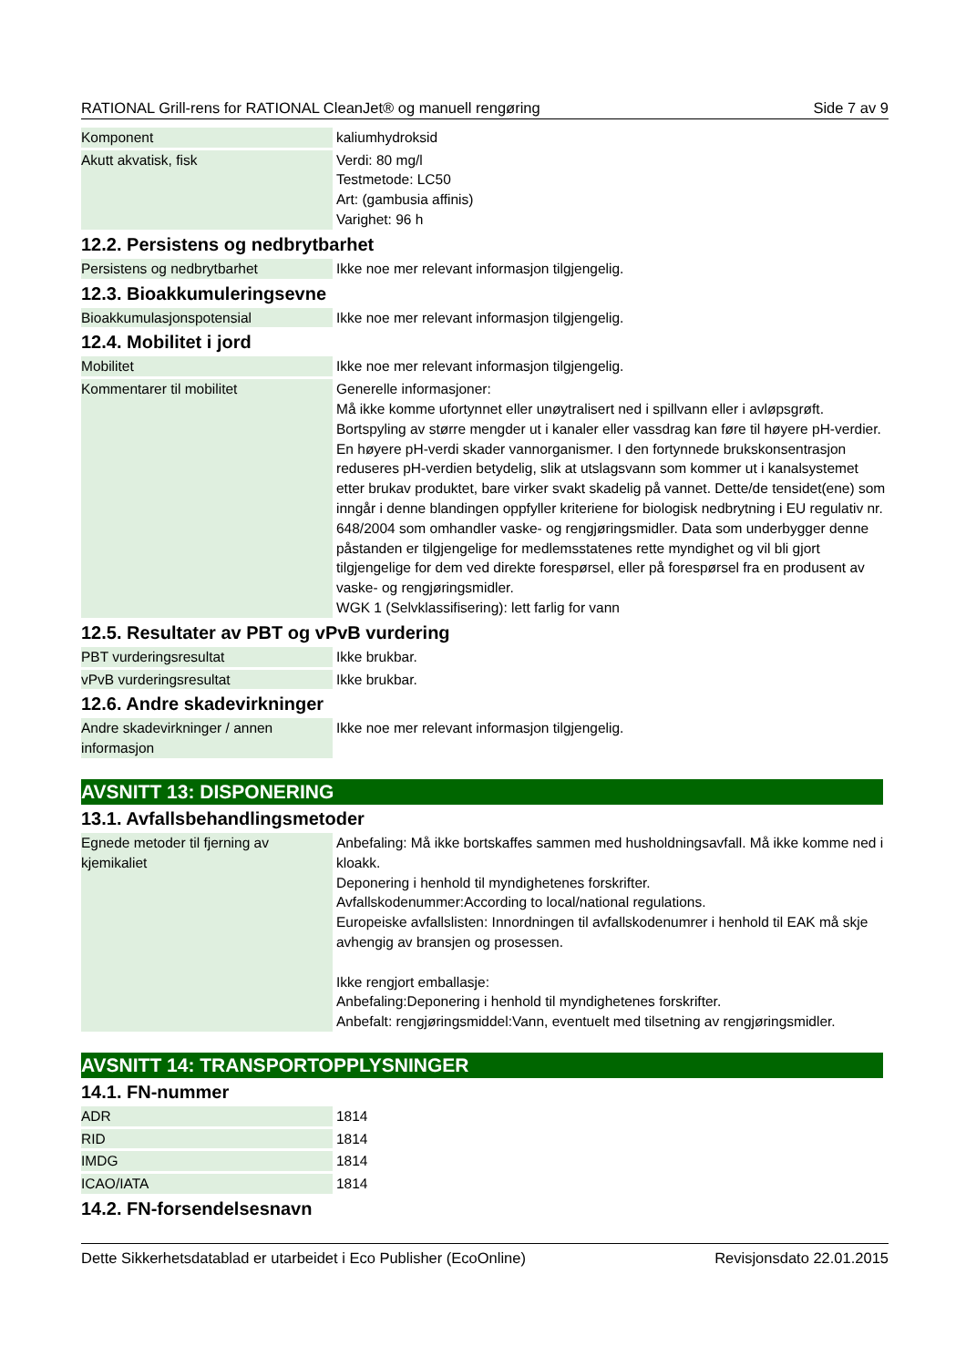RATIONAL Grill-rens for RATIONAL CleanJet® og manuell rengøring Side 7 av 9
| Komponent | kaliumhydroksid |
| Akutt akvatisk, fisk | Verdi: 80 mg/l Testmetode: LC50 Art: (gambusia affinis) Varighet: 96 h |
12.2. Persistens og nedbrytbarhet
| Persistens og nedbrytbarhet | Ikke noe mer relevant informasjon tilgjengelig. |
12.3. Bioakkumuleringsevne
| Bioakkumulasjonspotensial | Ikke noe mer relevant informasjon tilgjengelig. |
12.4. Mobilitet i jord
| Mobilitet | Ikke noe mer relevant informasjon tilgjengelig. |
| Kommentarer til mobilitet | Generelle informasjoner: Må ikke komme ufortynnet eller unøytralisert ned i spillvann eller i avløpsgrøft. Bortspyling av større mengder ut i kanaler eller vassdrag kan føre til høyere pH-verdier. En høyere pH-verdi skader vannorganismer. I den fortynnede brukskonsentrasjon reduseres pH-verdien betydelig, slik at utslagsvann som kommer ut i kanalsystemet etter brukav produktet, bare virker svakt skadelig på vannet. Dette/de tensidet(ene) som inngår i denne blandingen oppfyller kriteriene for biologisk nedbrytning i EU regulativ nr. 648/2004 som omhandler vaske- og rengjøringsmidler. Data som underbygger denne påstanden er tilgjengelige for medlemsstatenes rette myndighet og vil bli gjort tilgjengelige for dem ved direkte forespørsel, eller på forespørsel fra en produsent av vaske- og rengjøringsmidler. WGK 1 (Selvklassifisering): lett farlig for vann |
12.5. Resultater av PBT og vPvB vurdering
| PBT vurderingsresultat | Ikke brukbar. |
| vPvB vurderingsresultat | Ikke brukbar. |
12.6. Andre skadevirkninger
| Andre skadevirkninger / annen informasjon | Ikke noe mer relevant informasjon tilgjengelig. |
AVSNITT 13: DISPONERING
13.1. Avfallsbehandlingsmetoder
| Egnede metoder til fjerning av kjemikaliet | Anbefaling: Må ikke bortskaffes sammen med husholdningsavfall. Må ikke komme ned i kloakk. Deponering i henhold til myndighetenes forskrifter. Avfallskodenummer:According to local/national regulations. Europeiske avfallslisten: Innordningen til avfallskodenumrer i henhold til EAK må skje avhengig av bransjen og prosessen. Ikke rengjort emballasje: Anbefaling:Deponering i henhold til myndighetenes forskrifter. Anbefalt: rengjøringsmiddel:Vann, eventuelt med tilsetning av rengjøringsmidler. |
AVSNITT 14: TRANSPORTOPPLYSNINGER
14.1. FN-nummer
| ADR | 1814 |
| RID | 1814 |
| IMDG | 1814 |
| ICAO/IATA | 1814 |
14.2. FN-forsendelsesnavn
Dette Sikkerhetsdatablad er utarbeidet i Eco Publisher (EcoOnline) Revisjonsdato 22.01.2015